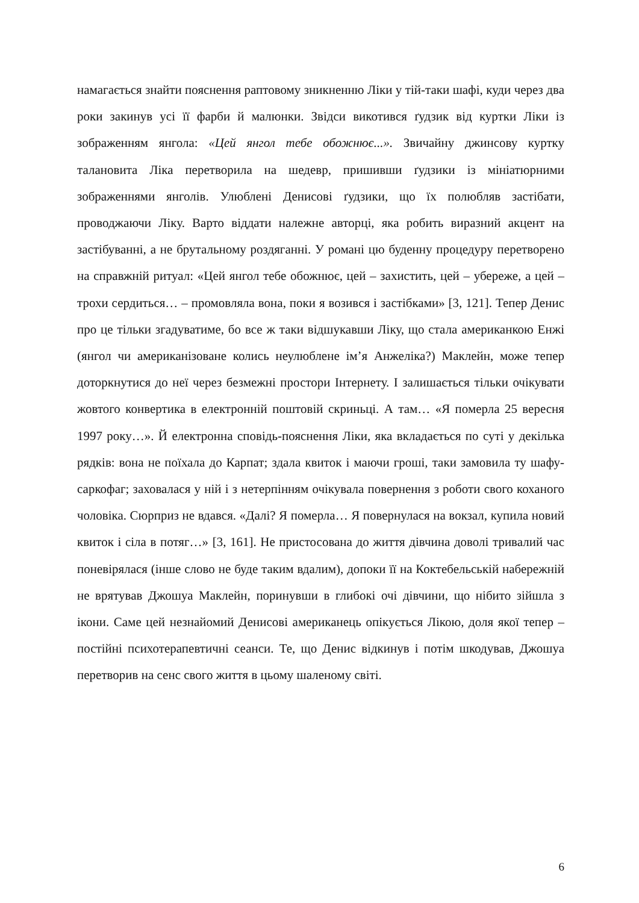намагається знайти пояснення раптовому зникненню Ліки у тій-таки шафі, куди через два роки закинув усі її фарби й малюнки. Звідси викотився ґудзик від куртки Ліки із зображенням янгола: «Цей янгол тебе обожнює...». Звичайну джинсову куртку талановита Ліка перетворила на шедевр, пришивши ґудзики із мініатюрними зображеннями янголів. Улюблені Денисові ґудзики, що їх полюбляв застібати, проводжаючи Ліку. Варто віддати належне авторці, яка робить виразний акцент на застібуванні, а не брутальному роздяганні. У романі цю буденну процедуру перетворено на справжній ритуал: «Цей янгол тебе обожнює, цей – захистить, цей – убереже, а цей – трохи сердиться… – промовляла вона, поки я возився і застібками» [3, 121]. Тепер Денис про це тільки згадуватиме, бо все ж таки відшукавши Ліку, що стала американкою Енжі (янгол чи американізоване колись неулюблене ім’я Анжеліка?) Маклейн, може тепер доторкнутися до неї через безмежні простори Інтернету. І залишається тільки очікувати жовтого конвертика в електронній поштовій скриньці. А там… «Я померла 25 вересня 1997 року…». Й електронна сповідь-пояснення Ліки, яка вкладається по суті у декілька рядків: вона не поїхала до Карпат; здала квиток і маючи гроші, таки замовила ту шафу-саркофаг; заховалася у ній і з нетерпінням очікувала повернення з роботи свого коханого чоловіка. Сюрприз не вдався. «Далі? Я померла… Я повернулася на вокзал, купила новий квиток і сіла в потяг…» [3, 161]. Не пристосована до життя дівчина доволі тривалий час поневірялася (інше слово не буде таким вдалим), допоки її на Коктебельській набережній не врятував Джошуа Маклейн, поринувши в глибокі очі дівчини, що нібито зійшла з ікони. Саме цей незнайомий Денисові американець опікується Лікою, доля якої тепер – постійні психотерапевтичні сеанси. Те, що Денис відкинув і потім шкодував, Джошуа перетворив на сенс свого життя в цьому шаленому світі.
6